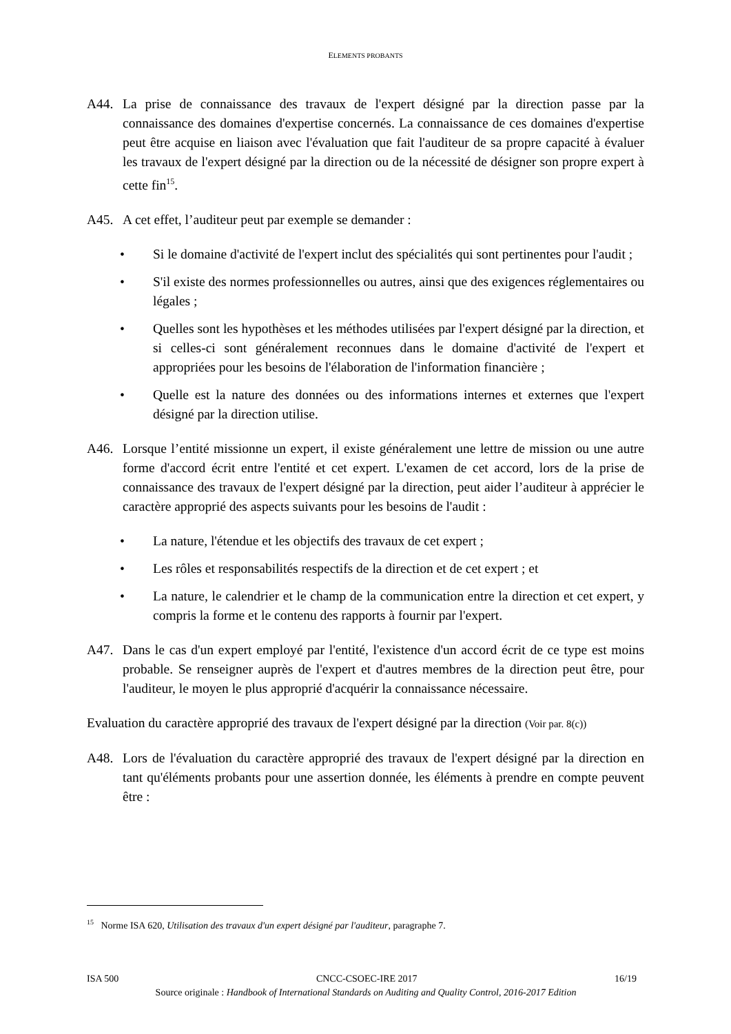ELEMENTS PROBANTS
A44. La prise de connaissance des travaux de l'expert désigné par la direction passe par la connaissance des domaines d'expertise concernés. La connaissance de ces domaines d'expertise peut être acquise en liaison avec l'évaluation que fait l'auditeur de sa propre capacité à évaluer les travaux de l'expert désigné par la direction ou de la nécessité de désigner son propre expert à cette fin<sup>15</sup>.
A45. A cet effet, l’auditeur peut par exemple se demander :
• Si le domaine d'activité de l'expert inclut des spécialités qui sont pertinentes pour l'audit ;
• S'il existe des normes professionnelles ou autres, ainsi que des exigences réglementaires ou légales ;
• Quelles sont les hypothèses et les méthodes utilisées par l'expert désigné par la direction, et si celles-ci sont généralement reconnues dans le domaine d'activité de l'expert et appropriées pour les besoins de l'élaboration de l'information financière ;
• Quelle est la nature des données ou des informations internes et externes que l'expert désigné par la direction utilise.
A46. Lorsque l’entité missionne un expert, il existe généralement une lettre de mission ou une autre forme d'accord écrit entre l'entité et cet expert. L'examen de cet accord, lors de la prise de connaissance des travaux de l'expert désigné par la direction, peut aider l’auditeur à apprécier le caractère approprié des aspects suivants pour les besoins de l'audit :
• La nature, l'étendue et les objectifs des travaux de cet expert ;
• Les rôles et responsabilités respectifs de la direction et de cet expert ; et
• La nature, le calendrier et le champ de la communication entre la direction et cet expert, y compris la forme et le contenu des rapports à fournir par l'expert.
A47. Dans le cas d'un expert employé par l'entité, l'existence d'un accord écrit de ce type est moins probable. Se renseigner auprès de l'expert et d'autres membres de la direction peut être, pour l'auditeur, le moyen le plus approprié d'acquérir la connaissance nécessaire.
Evaluation du caractère approprié des travaux de l'expert désigné par la direction (Voir par. 8(c))
A48. Lors de l'évaluation du caractère approprié des travaux de l'expert désigné par la direction en tant qu'éléments probants pour une assertion donnée, les éléments à prendre en compte peuvent être :
<sup>15</sup> Norme ISA 620, Utilisation des travaux d'un expert désigné par l'auditeur, paragraphe 7.
ISA 500 CNCC-CSOEC-IRE 2017 16/19
Source originale : Handbook of International Standards on Auditing and Quality Control, 2016-2017 Edition